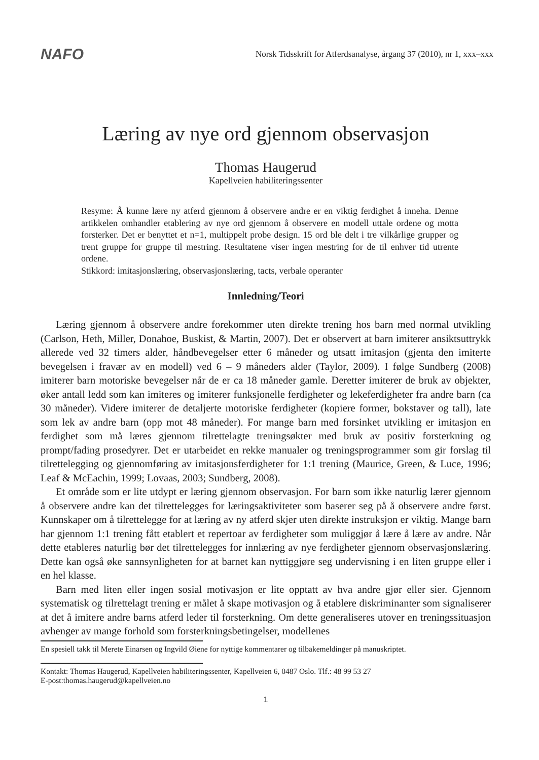NAFO
Norsk Tidsskrift for Atferdsanalyse, årgang 37 (2010), nr 1, xxx–xxx
Læring av nye ord gjennom observasjon
Thomas Haugerud
Kapellveien habiliteringssenter
Resyme: Å kunne lære ny atferd gjennom å observere andre er en viktig ferdighet å inneha. Denne artikkelen omhandler etablering av nye ord gjennom å observere en modell uttale ordene og motta forsterker. Det er benyttet et n=1, multippelt probe design. 15 ord ble delt i tre vilkårlige grupper og trent gruppe for gruppe til mestring. Resultatene viser ingen mestring for de til enhver tid utrente ordene.
Stikkord: imitasjonslæring, observasjonslæring, tacts, verbale operanter
Innledning/Teori
Læring gjennom å observere andre forekommer uten direkte trening hos barn med normal utvikling (Carlson, Heth, Miller, Donahoe, Buskist, & Martin, 2007). Det er observert at barn imiterer ansiktsuttrykk allerede ved 32 timers alder, håndbevegelser etter 6 måneder og utsatt imitasjon (gjenta den imiterte bevegelsen i fravær av en modell) ved 6 – 9 måneders alder (Taylor, 2009). I følge Sundberg (2008) imiterer barn motoriske bevegelser når de er ca 18 måneder gamle. Deretter imiterer de bruk av objekter, øker antall ledd som kan imiteres og imiterer funksjonelle ferdigheter og lekeferdigheter fra andre barn (ca 30 måneder). Videre imiterer de detaljerte motoriske ferdigheter (kopiere former, bokstaver og tall), late som lek av andre barn (opp mot 48 måneder). For mange barn med forsinket utvikling er imitasjon en ferdighet som må læres gjennom tilrettelagte treningsøkter med bruk av positiv forsterkning og prompt/fading prosedyrer. Det er utarbeidet en rekke manualer og treningsprogrammer som gir forslag til tilrettelegging og gjennomføring av imitasjonsferdigheter for 1:1 trening (Maurice, Green, & Luce, 1996; Leaf & McEachin, 1999; Lovaas, 2003; Sundberg, 2008).
Et område som er lite utdypt er læring gjennom observasjon. For barn som ikke naturlig lærer gjennom å observere andre kan det tilrettelegges for læringsaktiviteter som baserer seg på å observere andre først. Kunnskaper om å tilrettelegge for at læring av ny atferd skjer uten direkte instruksjon er viktig. Mange barn har gjennom 1:1 trening fått etablert et repertoar av ferdigheter som muliggjør å lære å lære av andre. Når dette etableres naturlig bør det tilrettelegges for innlæring av nye ferdigheter gjennom observasjonslæring. Dette kan også øke sannsynligheten for at barnet kan nyttiggjøre seg undervisning i en liten gruppe eller i en hel klasse.
Barn med liten eller ingen sosial motivasjon er lite opptatt av hva andre gjør eller sier. Gjennom systematisk og tilrettelagt trening er målet å skape motivasjon og å etablere diskriminanter som signaliserer at det å imitere andre barns atferd leder til forsterkning. Om dette generaliseres utover en treningssituasjon avhenger av mange forhold som forsterkningsbetingelser, modellenes
En spesiell takk til Merete Einarsen og Ingvild Øiene for nyttige kommentarer og tilbakemeldinger på manuskriptet.
Kontakt: Thomas Haugerud, Kapellveien habiliteringssenter, Kapellveien 6, 0487 Oslo. Tlf.: 48 99 53 27
E-post:thomas.haugerud@kapellveien.no
1